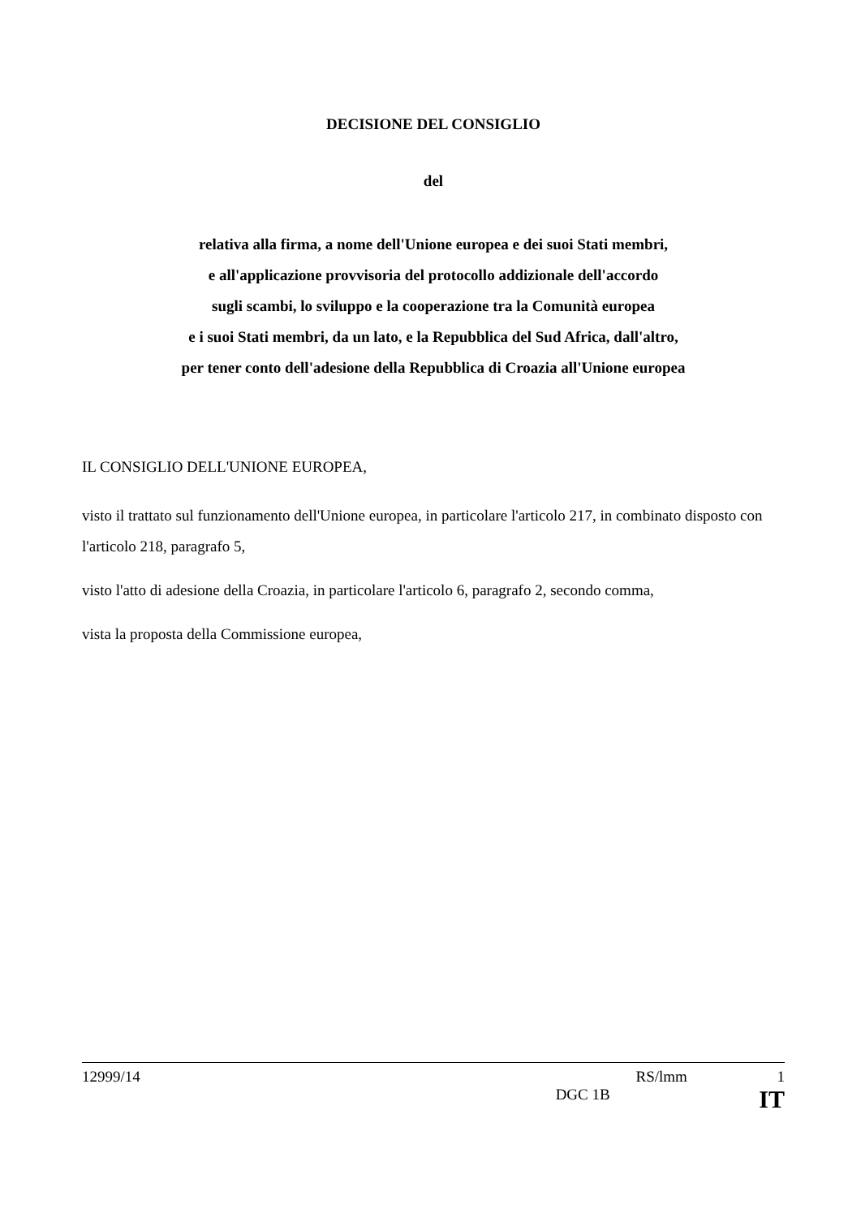DECISIONE DEL CONSIGLIO
del
relativa alla firma, a nome dell'Unione europea e dei suoi Stati membri,
e all'applicazione provvisoria del protocollo addizionale dell'accordo
sugli scambi, lo sviluppo e la cooperazione tra la Comunità europea
e i suoi Stati membri, da un lato, e la Repubblica del Sud Africa, dall'altro,
per tener conto dell'adesione della Repubblica di Croazia all'Unione europea
IL CONSIGLIO DELL'UNIONE EUROPEA,
visto il trattato sul funzionamento dell'Unione europea, in particolare l'articolo 217, in combinato disposto con l'articolo 218, paragrafo 5,
visto l'atto di adesione della Croazia, in particolare l'articolo 6, paragrafo 2, secondo comma,
vista la proposta della Commissione europea,
12999/14 RS/lmm 1
DGC 1B IT